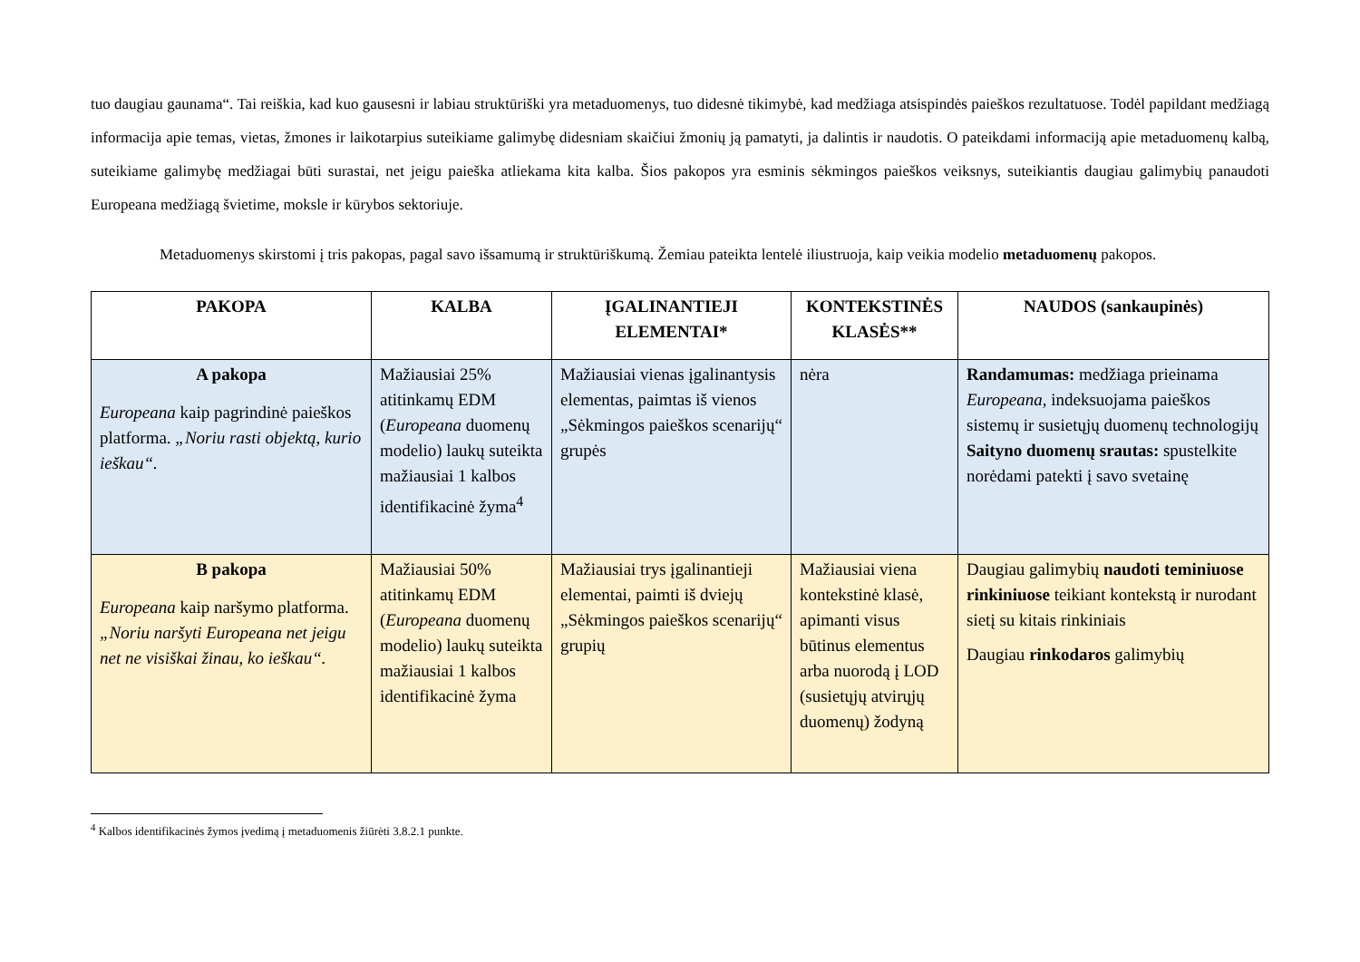tuo daugiau gaunama“. Tai reiškia, kad kuo gausesni ir labiau struktūriški yra metaduomenys, tuo didesnė tikimybė, kad medžiaga atsispindės paieškos rezultatuose. Todėl papildant medžiagą informacija apie temas, vietas, žmones ir laikotarpius suteikiame galimybę didesniam skaičiui žmonių ją pamatyti, ja dalintis ir naudotis. O pateikdami informaciją apie metaduomenų kalbą, suteikiame galimybę medžiagai būti surastai, net jeigu paieška atliekama kita kalba. Šios pakopos yra esminis sėkmingos paieškos veiksnys, suteikiantis daugiau galimybių panaudoti Europeana medžiagą švietime, moksle ir kūrybos sektoriuje.
Metaduomenys skirstomi į tris pakopas, pagal savo išsamumą ir struktūriškumą. Žemiau pateikta lentelė iliustruoja, kaip veikia modelio metaduomenų pakopos.
| PAKOPA | KALBA | ĮGALINANTIEJI ELEMENTAI* | KONTEKSTINĖS KLASĖS** | NAUDOS (sankaupinės) |
| --- | --- | --- | --- | --- |
| A pakopa Europeana kaip pagrindinė paieškos platforma. „Noriu rasti objektą, kurio ieškau“. | Mažiausiai 25% atitinkamų EDM ( Europeana duomenų modelio) laukų suteikta mažiausiai 1 kalbos identifikacinė žyma<sup>4</sup> | Mažiausiai vienas įgalinantysis elementas, paimtas iš vienos „Sėkmingos paieškos scenarijų“ grupės | nėra | Randamumas: medžiaga prieinama Europeana , indeksuojama paieškos sistemų ir susietųjų duomenų technologijų Saityno duomenų srautas: spustelkite norėdami patekti į savo svetainę |
| B pakopa Europeana kaip naršymo platforma. „Noriu naršyti Europeana net jeigu net ne visiškai žinau, ko ieškau“. | Mažiausiai 50% atitinkamų EDM ( Europeana duomenų modelio) laukų suteikta mažiausiai 1 kalbos identifikacinė žyma | Mažiausiai trys įgalinantieji elementai, paimti iš dviejų „Sėkmingos paieškos scenarijų“ grupių | Mažiausiai viena kontekstinė klasė, apimanti visus būtinus elementus arba nuorodą į LOD (susietųjų atvirųjų duomenų) žodyną | Daugiau galimybių naudoti teminiuose rinkiniuose teikiant kontekstą ir nurodant sietį su kitais rinkiniais Daugiau rinkodaros galimybių |
<sup>4</sup> Kalbos identifikacinės žymos įvedimą į metaduomenis žiūrėti 3.8.2.1 punkte.